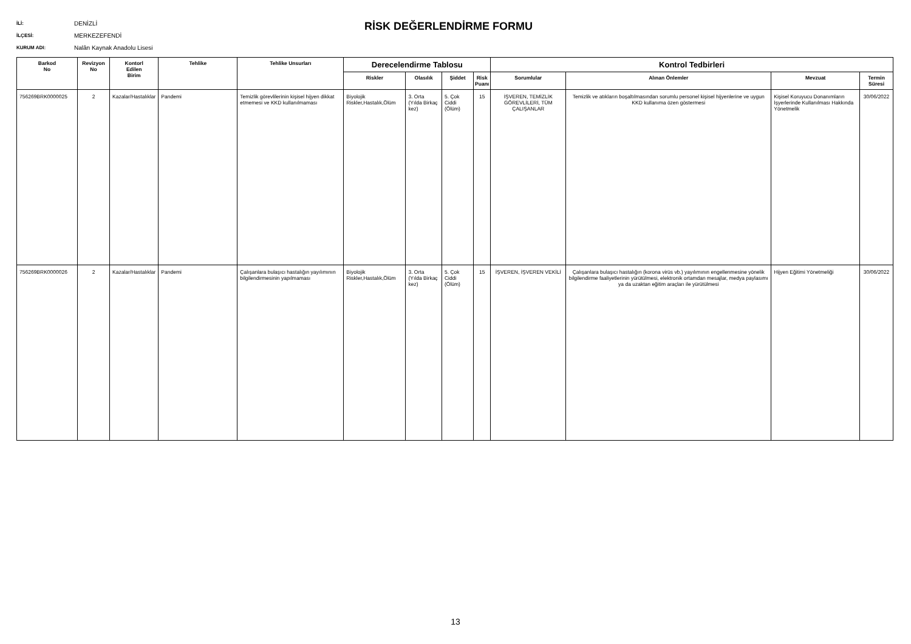İLİ: DENİZLİ
İLÇESİ: MERKEZEFENDİ
KURUM ADI: Nalân Kaynak Anadolu Lisesi
RİSK DEĞERLENDİRME FORMU
| Barkod No | Revizyon No | Kontorl Edilen Birim | Tehlike | Tehlike Unsurları | Derecelendirme Tablosu | | | | Kontrol Tedbirleri | | | |
| --- | --- | --- | --- | --- | --- | --- | --- | --- | --- | --- | --- | --- |
| | | | | | Riskler | Olasılık | Şiddet | Risk Puanı | Sorumlular | Alınan Önlemler | Mevzuat | Termin Süresi |
| 756269BRK0000025 | 2 | Kazalar/Hastalıklar | Pandemi | Temizlik görevlilerinin kişisel hijyen dikkat etmemesi ve KKD kullanılmaması | Biyolojik Riskler,Hastalık,Ölüm | 3. Orta (Yılda Birkaç kez) | 5. Çok Ciddi (Ölüm) | 15 | İŞVEREN, TEMİZLİK GÖREVLİLERİ, TÜM ÇALIŞANLAR | Temizlik ve atıkların boşaltılmasından sorumlu personel kişisel hijyenlerine ve uygun KKD kullanıma özen göstermesi | Kişisel Koruyucu Donanımların İşyerlerinde Kullanılması Hakkında Yönetmelik | 30/06/2022 |
| 756269BRK0000026 | 2 | Kazalar/Hastalıklar | Pandemi | Çalışanlara bulaşıcı hastalığın yayılımının bilgilendirmesinin yapılmaması | Biyolojik Riskler,Hastalık,Ölüm | 3. Orta (Yılda Birkaç kez) | 5. Çok Ciddi (Ölüm) | 15 | İŞVEREN, İŞVEREN VEKİLİ | Çalışanlara bulaşıcı hastalığın (korona virüs vb.) yayılımının engellenmesine yönelik bilgilendirme faaliyetlerinin yürütülmesi, elektronik ortamdan mesajlar, medya paylasımı ya da uzaktan eğitim araçları ile yürütülmesi | Hijyen Eğitimi Yönetmeliği | 30/06/2022 |
13